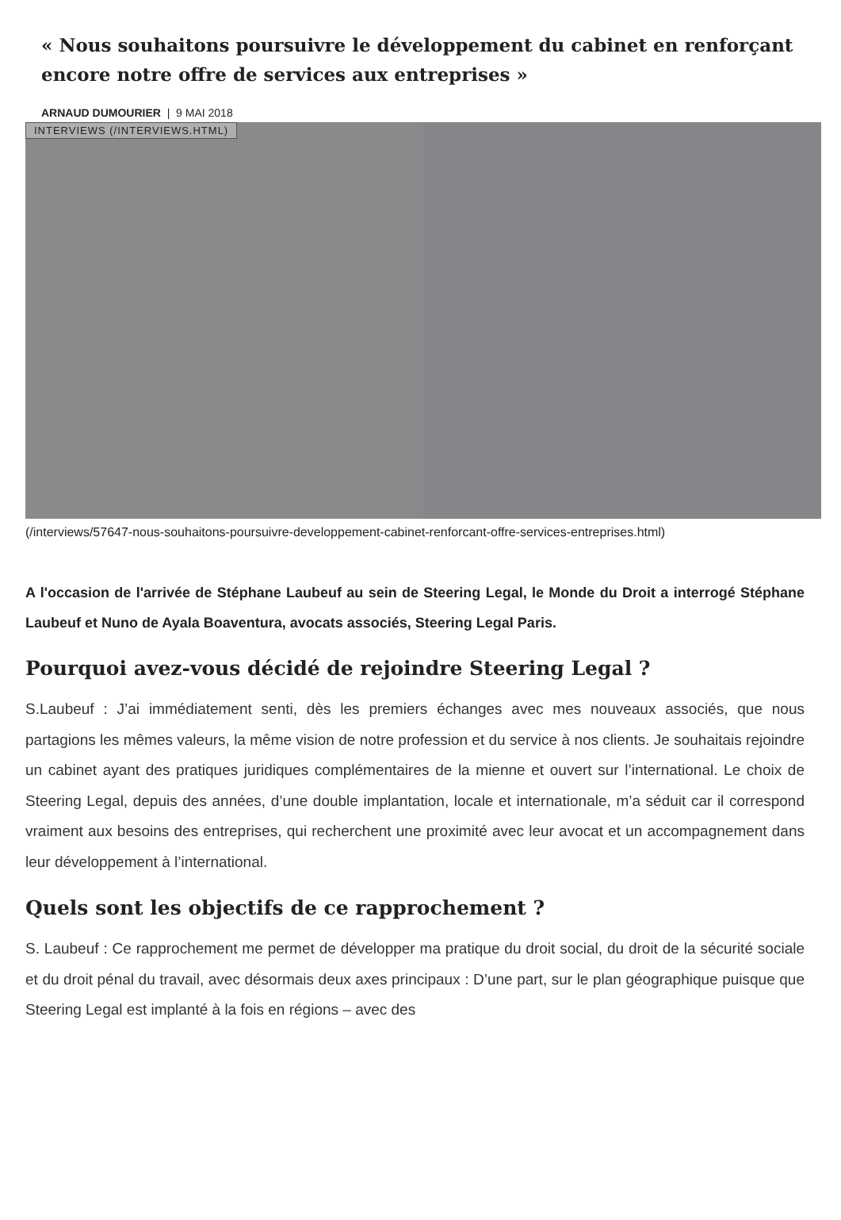« Nous souhaitons poursuivre le développement du cabinet en renforçant encore notre offre de services aux entreprises »
ARNAUD DUMOURIER | 9 MAI 2018
INTERVIEWS (/INTERVIEWS.HTML)
(/interviews/57647-nous-souhaitons-poursuivre-developpement-cabinet-renforcant-offre-services-entreprises.html)
A l'occasion de l'arrivée de Stéphane Laubeuf au sein de Steering Legal, le Monde du Droit a interrogé Stéphane Laubeuf et Nuno de Ayala Boaventura, avocats associés, Steering Legal Paris.
Pourquoi avez-vous décidé de rejoindre Steering Legal ?
S.Laubeuf : J’ai immédiatement senti, dès les premiers échanges avec mes nouveaux associés, que nous partagions les mêmes valeurs, la même vision de notre profession et du service à nos clients. Je souhaitais rejoindre un cabinet ayant des pratiques juridiques complémentaires de la mienne et ouvert sur l’international. Le choix de Steering Legal, depuis des années, d’une double implantation, locale et internationale, m’a séduit car il correspond vraiment aux besoins des entreprises, qui recherchent une proximité avec leur avocat et un accompagnement dans leur développement à l’international.
Quels sont les objectifs de ce rapprochement ?
S. Laubeuf : Ce rapprochement me permet de développer ma pratique du droit social, du droit de la sécurité sociale et du droit pénal du travail, avec désormais deux axes principaux : D’une part, sur le plan géographique puisque que Steering Legal est implanté à la fois en régions – avec des